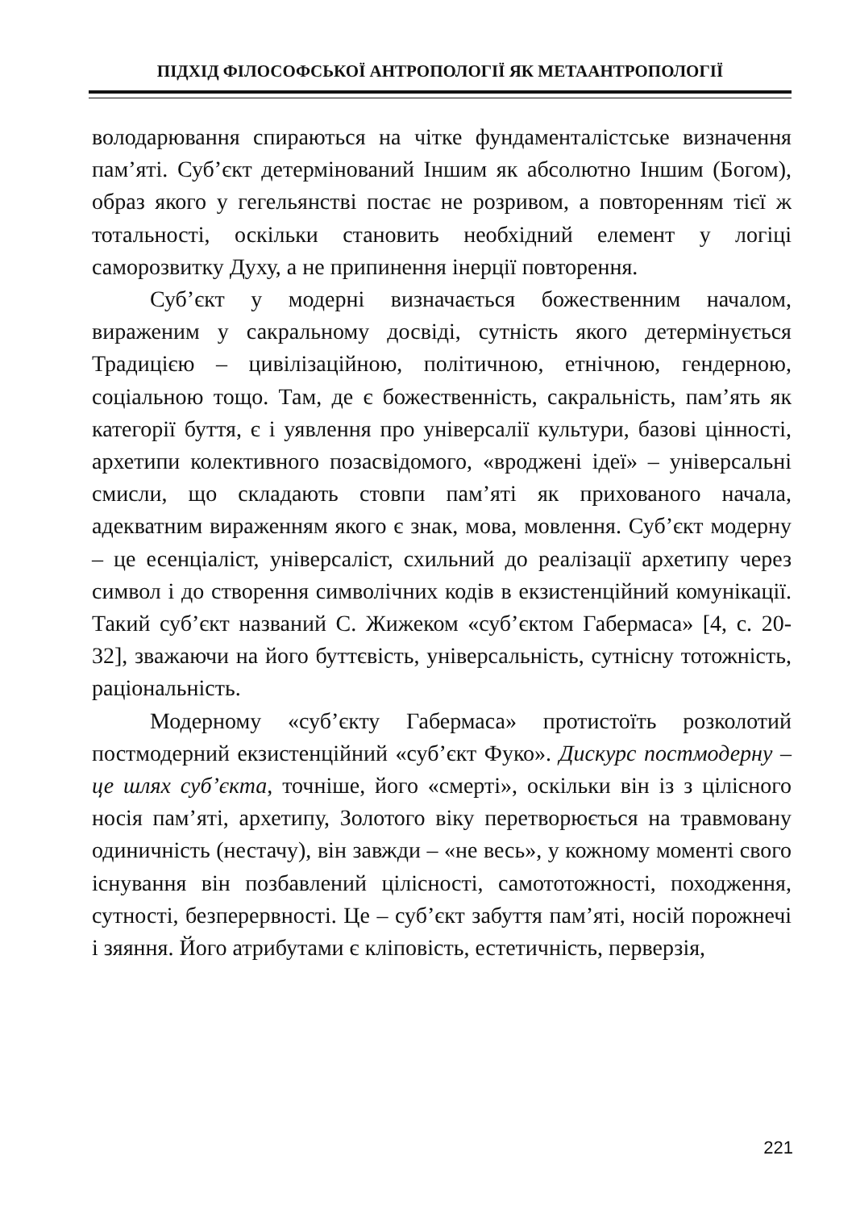ПІДХІД ФІЛОСОФСЬКОЇ АНТРОПОЛОГІЇ ЯК МЕТААНТРОПОЛОГІЇ
володарювання спираються на чітке фундаменталістське визначення пам’яті. Суб’єкт детермінований Іншим як абсолютно Іншим (Богом), образ якого у гегельянстві постає не розривом, а повторенням тієї ж тотальності, оскільки становить необхідний елемент у логіці саморозвитку Духу, а не припинення інерції повторення.
Суб’єкт у модерні визначається божественним началом, вираженим у сакральному досвіді, сутність якого детермінується Традицією – цивілізаційною, політичною, етнічною, гендерною, соціальною тощо. Там, де є божественність, сакральність, пам’ять як категорії буття, є і уявлення про універсалії культури, базові цінності, архетипи колективного позасвідомого, «вроджені ідеї» – універсальні смисли, що складають стовпи пам’яті як прихованого начала, адекватним вираженням якого є знак, мова, мовлення. Суб’єкт модерну – це есенціаліст, універсаліст, схильний до реалізації архетипу через символ і до створення символічних кодів в екзистенційний комунікації. Такий суб’єкт названий С. Жижеком «суб’єктом Габермаса» [4, с. 20-32], зважаючи на його буттєвість, універсальність, сутнісну тотожність, раціональність.
Модерному «суб’єкту Габермаса» протистоїть розколотий постмодерний екзистенційний «суб’єкт Фуко». Дискурс постмодерну – це шлях суб’єкта, точніше, його «смерті», оскільки він із з цілісного носія пам’яті, архетипу, Золотого віку перетворюється на травмовану одиничність (нестачу), він завжди – «не весь», у кожному моменті свого існування він позбавлений цілісності, самототожності, походження, сутності, безперервності. Це – суб’єкт забуття пам’яті, носій порожнечі і зяяння. Його атрибутами є кліповість, естетичність, перверзія,
221